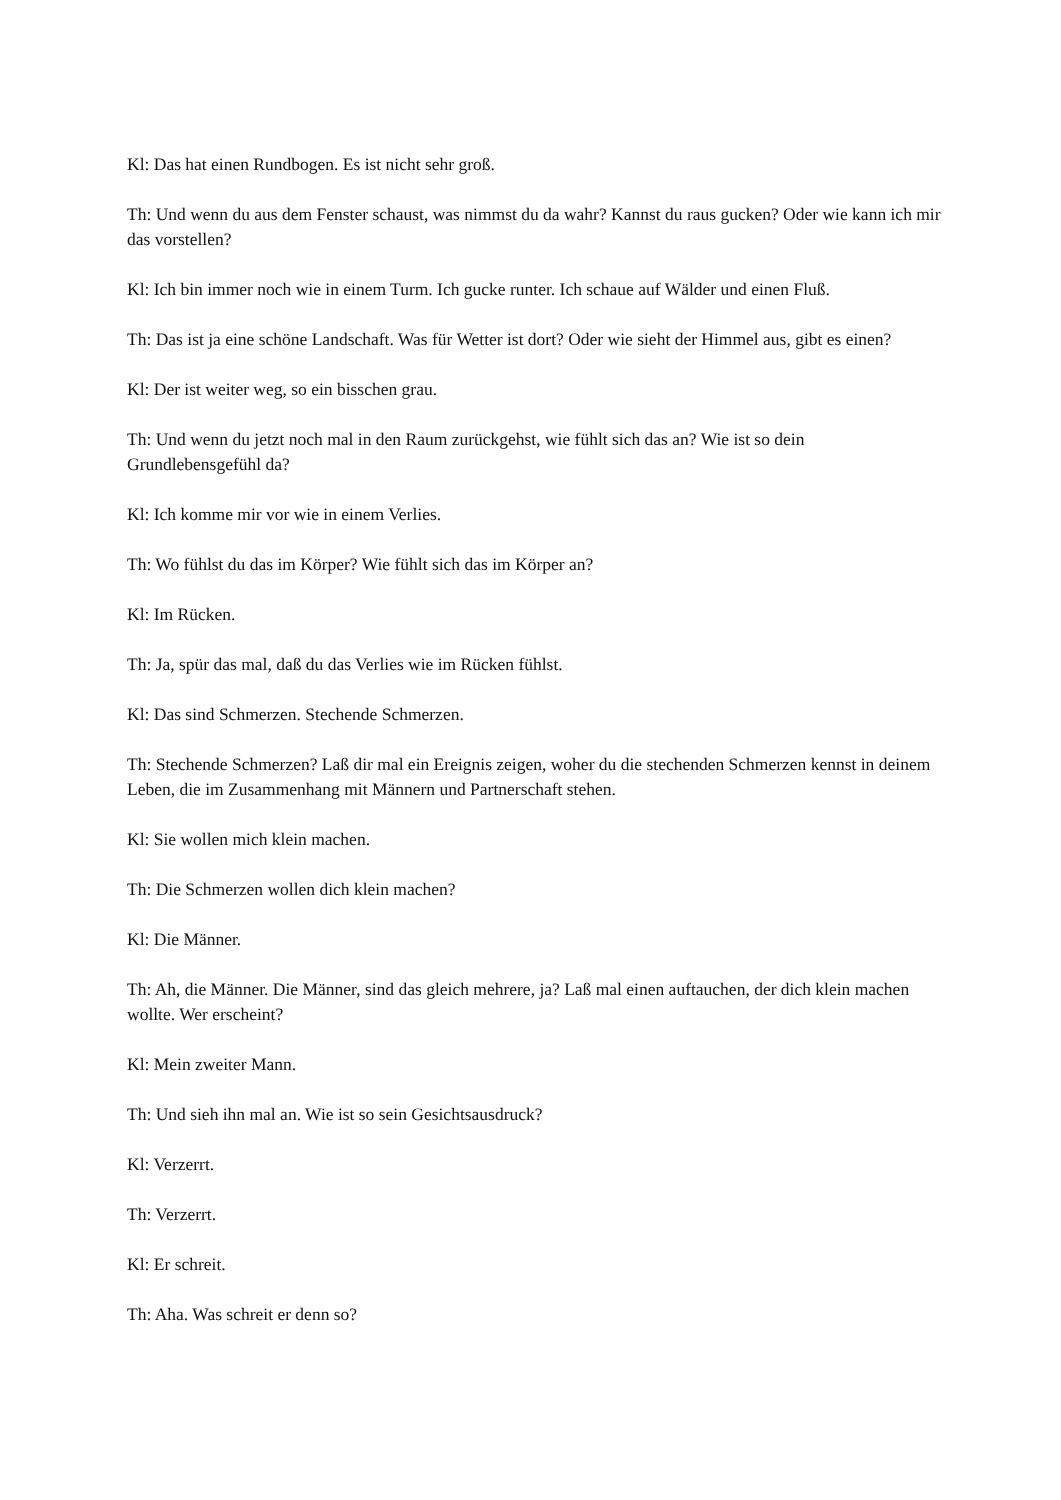Kl: Das hat einen Rundbogen. Es ist nicht sehr groß.
Th: Und wenn du aus dem Fenster schaust, was nimmst du da wahr? Kannst du raus gucken? Oder wie kann ich mir das vorstellen?
Kl: Ich bin immer noch wie in einem Turm. Ich gucke runter. Ich schaue auf Wälder und einen Fluß.
Th: Das ist ja eine schöne Landschaft. Was für Wetter ist dort? Oder wie sieht der Himmel aus, gibt es einen?
Kl: Der ist weiter weg, so ein bisschen grau.
Th: Und wenn du jetzt noch mal in den Raum zurückgehst, wie fühlt sich das an? Wie ist so dein Grundlebensgefühl da?
Kl: Ich komme mir vor wie in einem Verlies.
Th: Wo fühlst du das im Körper? Wie fühlt sich das im Körper an?
Kl: Im Rücken.
Th: Ja, spür das mal, daß du das Verlies wie im Rücken fühlst.
Kl: Das sind Schmerzen. Stechende Schmerzen.
Th: Stechende Schmerzen? Laß dir mal ein Ereignis zeigen, woher du die stechenden Schmerzen kennst in deinem Leben, die im Zusammenhang mit Männern und Partnerschaft stehen.
Kl: Sie wollen mich klein machen.
Th: Die Schmerzen wollen dich klein machen?
Kl: Die Männer.
Th: Ah, die Männer. Die Männer, sind das gleich mehrere, ja? Laß mal einen auftauchen, der dich klein machen wollte. Wer erscheint?
Kl: Mein zweiter Mann.
Th: Und sieh ihn mal an. Wie ist so sein Gesichtsausdruck?
Kl: Verzerrt.
Th: Verzerrt.
Kl: Er schreit.
Th: Aha. Was schreit er denn so?